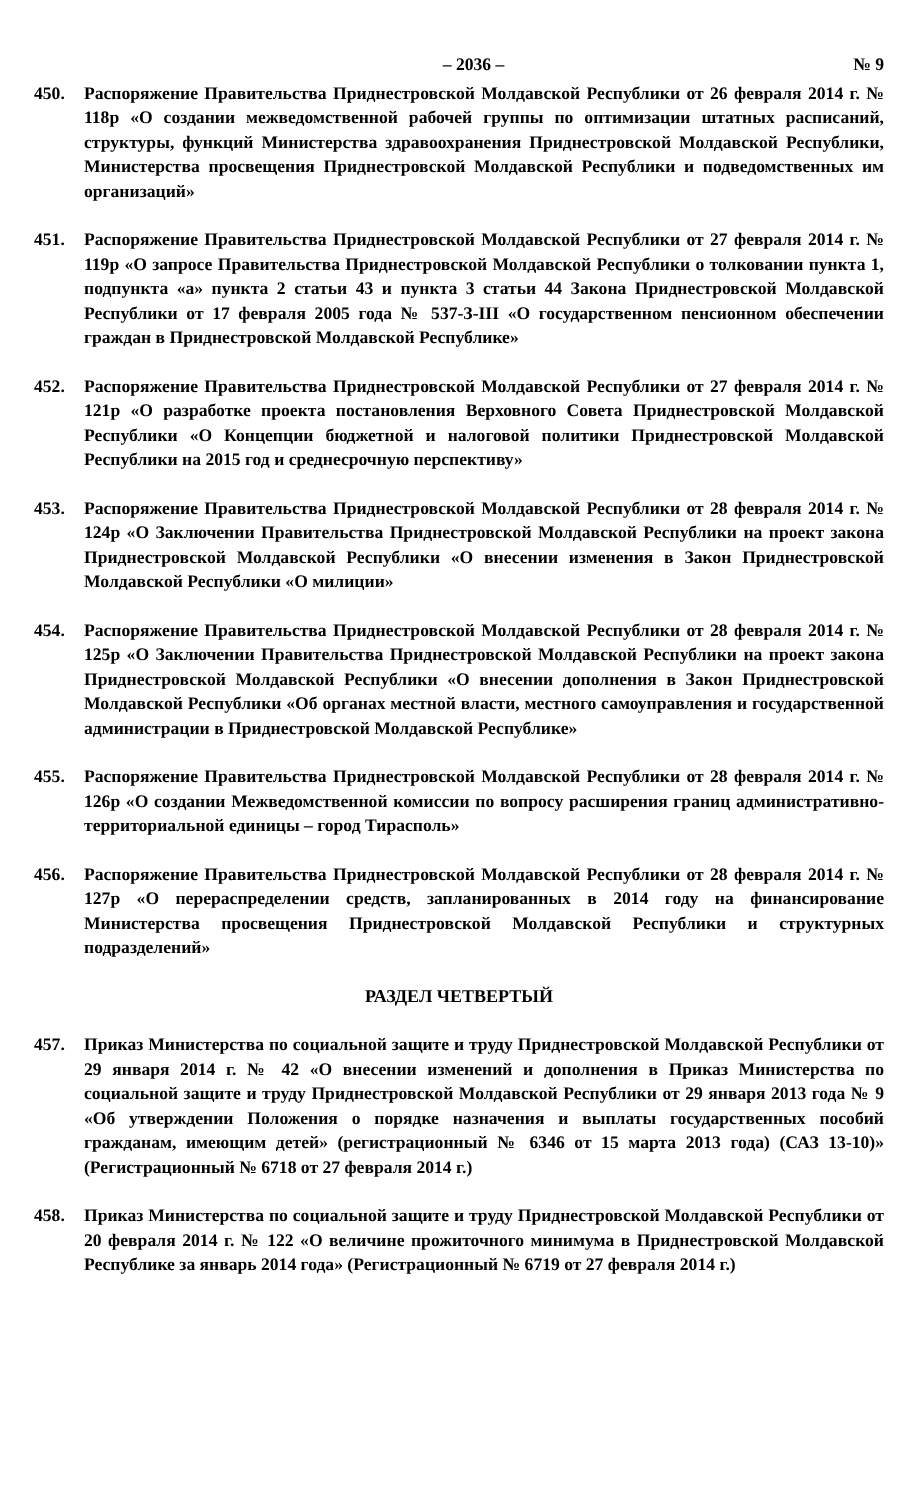– 2036 – № 9
450. Распоряжение Правительства Приднестровской Молдавской Республики от 26 февраля 2014 г. № 118р «О создании межведомственной рабочей группы по оптимизации штатных расписаний, структуры, функций Министерства здравоохранения Приднестровской Молдавской Республики, Министерства просвещения Приднестровской Молдавской Республики и подведомственных им организаций»
451. Распоряжение Правительства Приднестровской Молдавской Республики от 27 февраля 2014 г. № 119р «О запросе Правительства Приднестровской Молдавской Республики о толковании пункта 1, подпункта «а» пункта 2 статьи 43 и пункта 3 статьи 44 Закона Приднестровской Молдавской Республики от 17 февраля 2005 года № 537-З-III «О государственном пенсионном обеспечении граждан в Приднестровской Молдавской Республике»
452. Распоряжение Правительства Приднестровской Молдавской Республики от 27 февраля 2014 г. № 121р «О разработке проекта постановления Верховного Совета Приднестровской Молдавской Республики «О Концепции бюджетной и налоговой политики Приднестровской Молдавской Республики на 2015 год и среднесрочную перспективу»
453. Распоряжение Правительства Приднестровской Молдавской Республики от 28 февраля 2014 г. № 124р «О Заключении Правительства Приднестровской Молдавской Республики на проект закона Приднестровской Молдавской Республики «О внесении изменения в Закон Приднестровской Молдавской Республики «О милиции»
454. Распоряжение Правительства Приднестровской Молдавской Республики от 28 февраля 2014 г. № 125р «О Заключении Правительства Приднестровской Молдавской Республики на проект закона Приднестровской Молдавской Республики «О внесении дополнения в Закон Приднестровской Молдавской Республики «Об органах местной власти, местного самоуправления и государственной администрации в Приднестровской Молдавской Республике»
455. Распоряжение Правительства Приднестровской Молдавской Республики от 28 февраля 2014 г. № 126р «О создании Межведомственной комиссии по вопросу расширения границ административно-территориальной единицы – город Тирасполь»
456. Распоряжение Правительства Приднестровской Молдавской Республики от 28 февраля 2014 г. № 127р «О перераспределении средств, запланированных в 2014 году на финансирование Министерства просвещения Приднестровской Молдавской Республики и структурных подразделений»
РАЗДЕЛ ЧЕТВЕРТЫЙ
457. Приказ Министерства по социальной защите и труду Приднестровской Молдавской Республики от 29 января 2014 г. № 42 «О внесении изменений и дополнения в Приказ Министерства по социальной защите и труду Приднестровской Молдавской Республики от 29 января 2013 года № 9 «Об утверждении Положения о порядке назначения и выплаты государственных пособий гражданам, имеющим детей» (регистрационный № 6346 от 15 марта 2013 года) (САЗ 13-10)» (Регистрационный № 6718 от 27 февраля 2014 г.)
458. Приказ Министерства по социальной защите и труду Приднестровской Молдавской Республики от 20 февраля 2014 г. № 122 «О величине прожиточного минимума в Приднестровской Молдавской Республике за январь 2014 года» (Регистрационный № 6719 от 27 февраля 2014 г.)